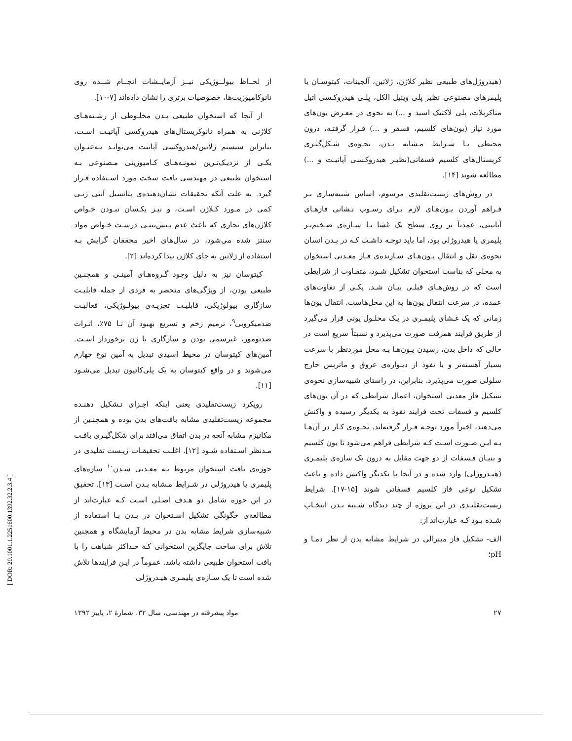از لحــاظ بیولــوژیکی نیــز آزمایــشات انجــام شــده روی نانوکامپوزیت‌ها، خصوصیات برتری را نشان داده‌اند [۷-۱۰].
از آنجا که استخوان طبیعی بـدن مخلـوطی از رشـته‌هـای کلاژنی به همراه نانوکریستال‌های هیدروکسی آپاتیـت اسـت، بنابراین سیستم ژلاتین/هیدروکسی آپاتیت می‌توانـد بـه‌عنـوان یکـی از نزدیـک‌تـرین نمونـه‌هـای کـامپوزیتی مـصنوعی بـه استخوان طبیعی در مهندسی بافت سخت مورد اسـتفاده قـرار گیرد. به علت آنکه تحقیقات نشان‌دهنده‌ی پتانسیل آنتی ژنـی کمی در مـورد کـلاژن اسـت، و نیـز یکـسان نبـودن خـواص کلاژن‌های تجاری که باعث عدم پـیش‌بینـی درسـت خـواص مواد سنتز شده می‌شود، در سال‌های اخیر محققان گرایش بـه استفاده از ژلاتین به جای کلاژن پیدا کرده‌اند [۲].
کیتوسان نیز به دلیل وجود گـروه‌هـای آمینـی و همچنـین طبیعی بودن، از ویژگی‌های منحصر به فردی از جمله قابلیـت سازگاری بیولوژیکی، قابلیـت تجزیـه‌ی بیولـوژیکی، فعالیـت ضدمیکروبی<sup>۹</sup>، ترمیم زخم و تسریع بهبود آن تـا ۷۵٪، اثـرات ضدتومور، غیرسمی بودن و سازگاری با ژن برخوردار اسـت. آمین‌های کیتوسان در محیط اسیدی تبدیل به آمین نوع چهارم می‌شوند و در واقع کیتوسان به یک پلی‌کاتیون تبدیل می‌شـود [۱۱].
رویکرد زیست‌تقلیدی یعنی اینکه اجـزای تـشکیل دهنـده مجموعه زیست‌تقلیدی مشابه بافت‌های بدن بوده و همچنـین از مکانیزم مشابه آنچه در بدن اتفاق می‌افتد برای شکل‌گیـری بافـت مـدنظر اسـتفاده شـود [۱۲]. اغلـب تحقیقـات زیـست تقلیدی در حوزه‌ی بافت استخوان مربوط بـه معـدنی شـدن<sup>۱۰</sup> سازه‌های پلیمری یا هیدروژلی در شـرایط مـشابه بـدن اسـت [۱۳]. تحقیق در این حوزه شامل دو هـدف اصـلی اسـت کـه عبارت‌اند از مطالعه‌ی چگونگی تشکیل اسـتخوان در بـدن بـا استفاده از شبیه‌سازی شرایط مشابه بدن در محیط آزمایشگاه و همچنین تلاش برای ساخت جایگزین استخوانی کـه حـداکثر شباهت را با بافت استخوان طبیعی داشته باشد. عموماً در ایـن فرایندها تلاش شده است تا یک سـازه‌ی پلیمـری هیـدروژلی
(هیدروژل‌های طبیعی نظیر کلاژن، ژلاتین، آلجینات، کیتوسـان یا پلیمرهای مصنوعی نظیر پلی وینیل الکل، پلـی هیدروکـسی اتیل متاکریلات، پلی لاکتیک اسید و ...) به نحوی در معـرض یون‌های مورد نیاز (یون‌های کلسیم، فسفر و ...) قـرار گرفتـه، درون محیطی بـا شـرایط مـشابه بـدن، نحـوه‌ی شـکل‌گیـری کریستال‌های کلسیم فسفاتی(نظیـر هیدروکـسی آپاتیـت و ...) مطالعه شوند [۱۴].
در روش‌های زیست‌تقلیدی مرسوم، اساس شبیه‌سازی بـر فـراهم آوردن یـون‌هـای لازم بـرای رسـوب نـشانی فازهـای آپاتیتی، عمدتاً بر روی سطح یک غشا یـا سـازه‌ی ضـخیم‌تـر پلیمری یا هیدروژلی بود، اما باید توجـه داشـت کـه در بـدن انسان نحوه‌ی نقل و انتقال یـون‌هـای سـازنده‌ی فـاز معـدنی استخوان به محلی که بناست استخوان تشکیل شـود، متفـاوت از شرایطی است که در روش‌هـای قبلـی بیـان شـد. یکـی از تفاوت‌های عمده، در سرعت انتقال یون‌ها به این محل‌هاست. انتقال یون‌ها زمانی که یک غـشای پلیمـری در یـک محلـول یونی قرار می‌گیرد از طریق فرایند همرفت صورت می‌پذیرد و نسبتاً سریع است در حالی که داخل بدن، رسیدن یـون‌هـا بـه محل موردنظر با سرعت بسیار آهسته‌تر و با نفوذ از دیـواره‌ی عروق و ماتریس خارج سلولی صورت می‌پذیرد. بنابراین، در راستای شبیه‌سازی نحوه‌ی تشکیل فاز معدنی استخوان، اعمال شرایطی که در آن یون‌های کلسیم و فسفات تحت فرایند نفوذ به یکدیگر رسیده و واکنش می‌دهند، اخیراً مورد توجـه قـرار گرفته‌اند. نحـوه‌ی کـار در آن‌هـا بـه ایـن صـورت اسـت کـه شرایطی فراهم می‌شود تا یون کلسیم و بنیـان فـسفات از دو جهت مقابل به درون یک سازه‌ی پلیمـری (هیـدروژلی) وارد شده و در آنجا با یکدیگر واکنش داده و باعث تشکیل نوعی فاز کلسیم فسفاتی شوند [۱۵-۱۷]. شرایط زیست‌تقلیـدی در این پروژه از چند دیدگاه شـبیه بـدن انتخـاب شـده بـود کـه عبارت‌اند از:
الف- تشکیل فاز مینرالی در شرایط مشابه بدن از نظر دمـا و pH؛
مواد پیشرفته در مهندسی، سال ۳۲، شمارهٔ ۲، پاییز ۱۳۹۲ ۲۷
[ DOR: 20.1001.1.2251600.1392.32.2.3.4 ]